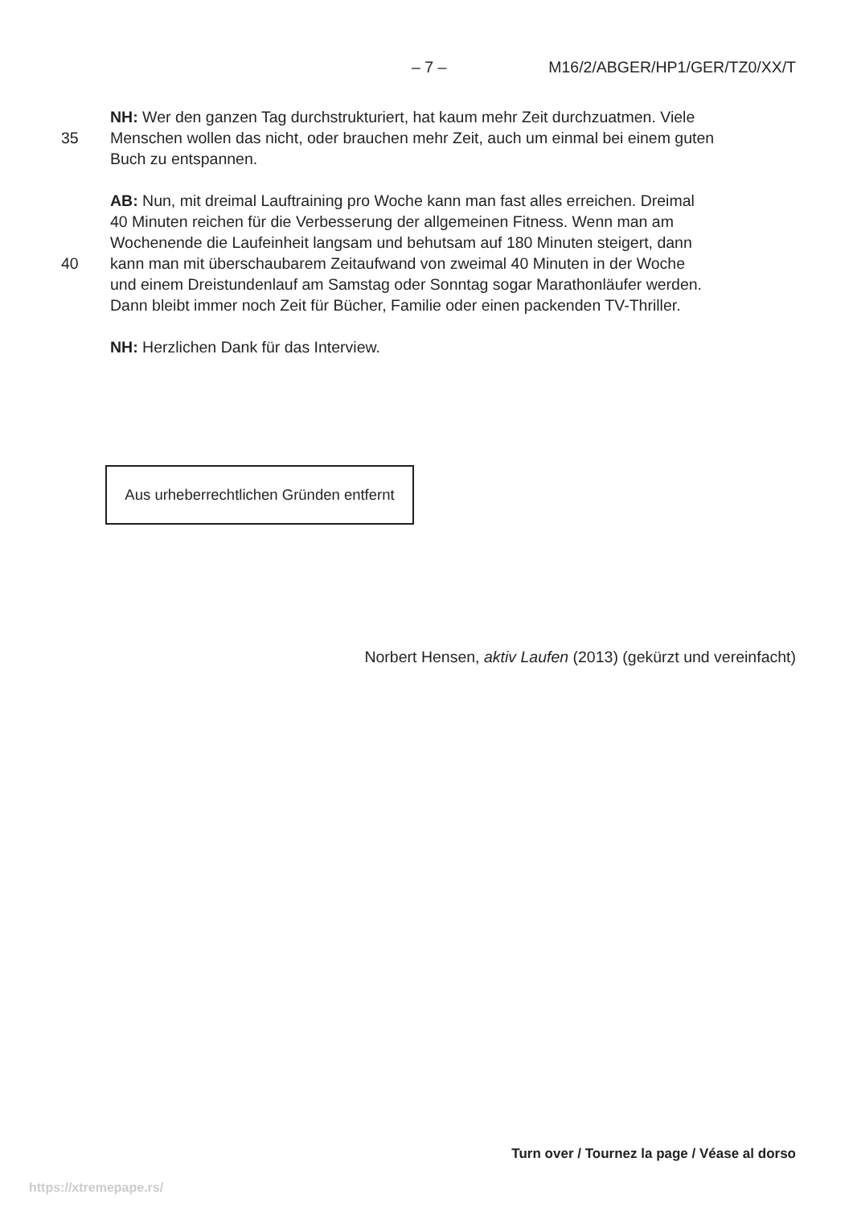– 7 – M16/2/ABGER/HP1/GER/TZ0/XX/T
NH: Wer den ganzen Tag durchstrukturiert, hat kaum mehr Zeit durchzuatmen. Viele
35 Menschen wollen das nicht, oder brauchen mehr Zeit, auch um einmal bei einem guten
Buch zu entspannen.
AB: Nun, mit dreimal Lauftraining pro Woche kann man fast alles erreichen. Dreimal
40 Minuten reichen für die Verbesserung der allgemeinen Fitness. Wenn man am
Wochenende die Laufeinheit langsam und behutsam auf 180 Minuten steigert, dann
40 kann man mit überschaubarem Zeitaufwand von zweimal 40 Minuten in der Woche
und einem Dreistundenlauf am Samstag oder Sonntag sogar Marathonläufer werden.
Dann bleibt immer noch Zeit für Bücher, Familie oder einen packenden TV-Thriller.
NH: Herzlichen Dank für das Interview.
Aus urheberrechtlichen Gründen entfernt
Norbert Hensen, aktiv Laufen (2013) (gekürzt und vereinfacht)
Turn over / Tournez la page / Véase al dorso
https://xtremepape.rs/